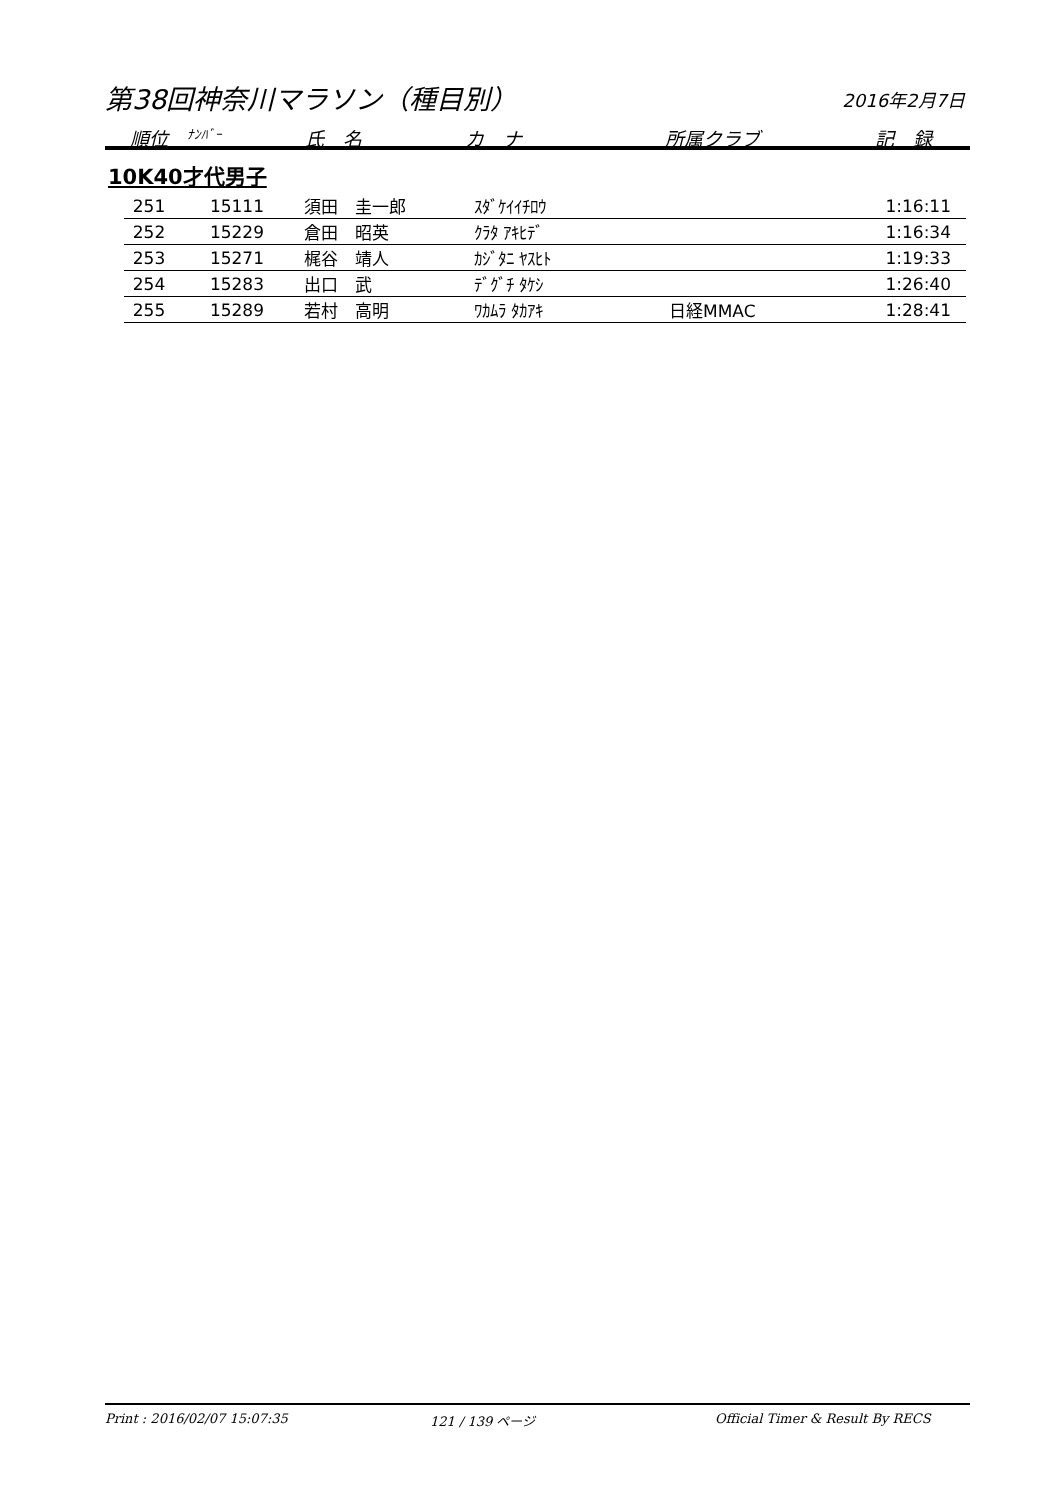第38回神奈川マラソン（種目別） 2016年2月7日
順位 ﾅﾝﾊﾞｰ 氏　名 カ　ナ 所属クラブ 記　録
10K40才代男子
| 251 | 15111 | 須田 圭一郎 | ｽﾀﾞｹｲｲﾁﾛｳ | | 1:16:11 |
| 252 | 15229 | 倉田 昭英 | ｸﾗﾀ ｱｷﾋﾃﾞ | | 1:16:34 |
| 253 | 15271 | 梶谷 靖人 | ｶｼﾞﾀﾆ ﾔｽﾋﾄ | | 1:19:33 |
| 254 | 15283 | 出口 武 | ﾃﾞｸﾞﾁ ﾀｹｼ | | 1:26:40 |
| 255 | 15289 | 若村 高明 | ﾜｶﾑﾗ ﾀｶｱｷ | 日経MMAC | 1:28:41 |
Print : 2016/02/07 15:07:35 121 / 139 ページ Official Timer & Result By RECS